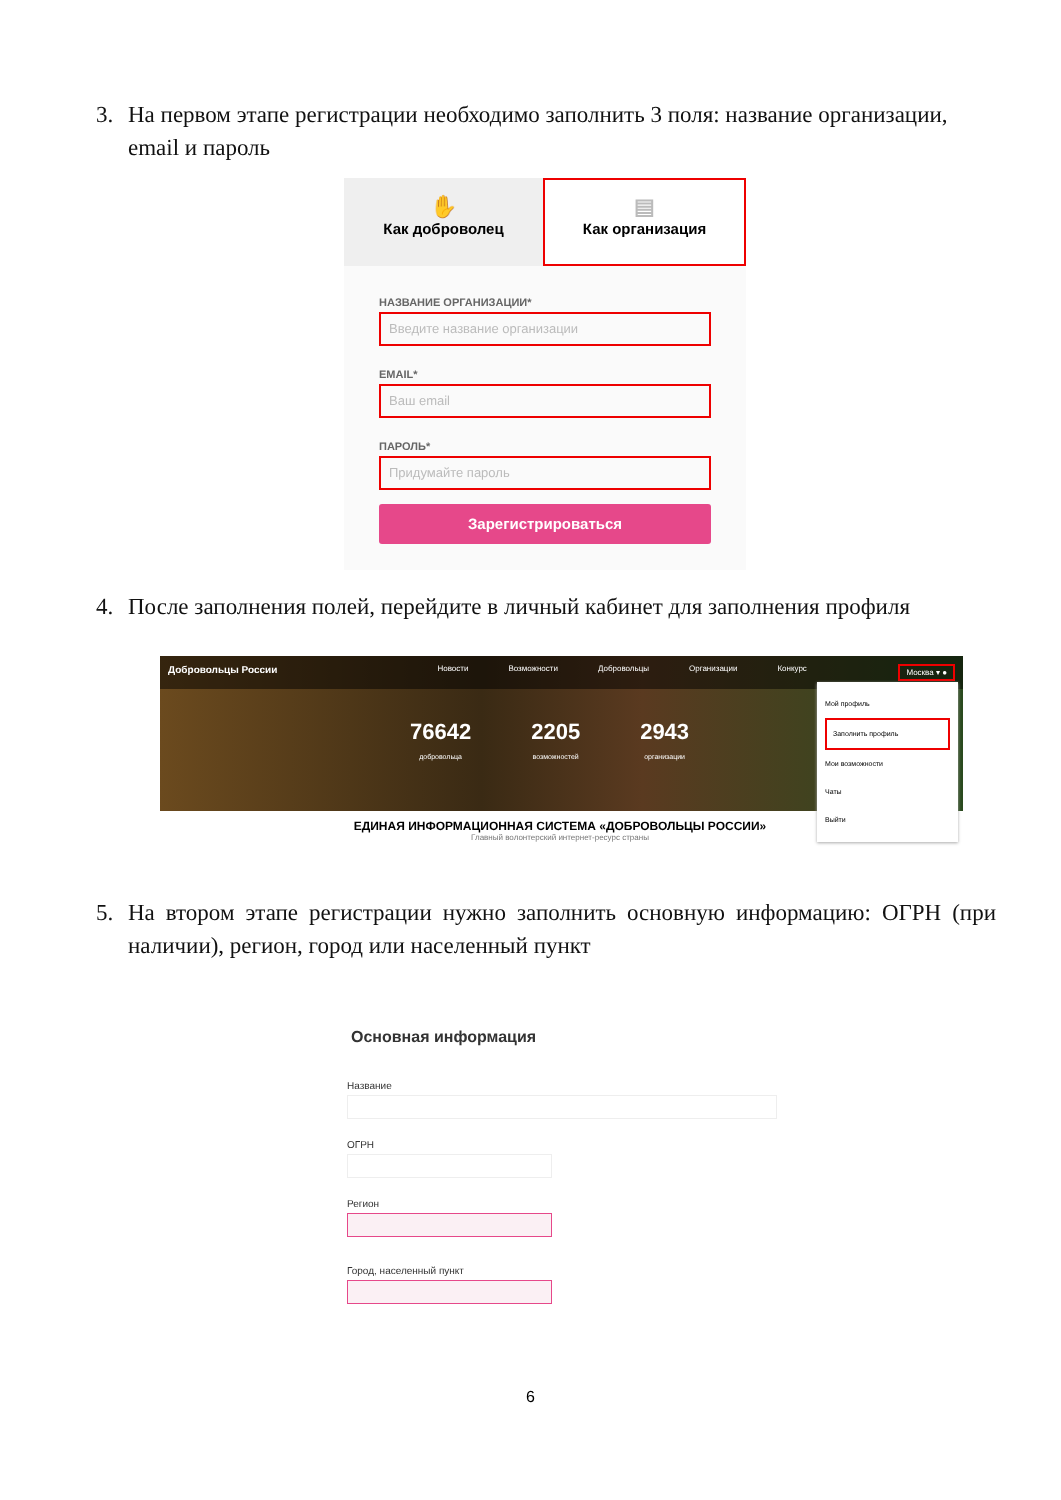3. На первом этапе регистрации необходимо заполнить 3 поля: название организации, email и пароль
✋
Как доброволец
▤
Как организация
НАЗВАНИЕ ОРГАНИЗАЦИИ*
Введите название организации
EMAIL*
Ваш email
ПАРОЛЬ*
Придумайте пароль
Зарегистрироваться
4. После заполнения полей, перейдите в личный кабинет для заполнения профиля
Добровольцы России Новости Возможности Добровольцы Организации Конкурс Москва ▾ ●
76642
добровольца
2205
возможностей
2943
организации
Мой профиль
Заполнить профиль
Мои возможности
Чаты
Выйти
ЕДИНАЯ ИНФОРМАЦИОННАЯ СИСТЕМА «ДОБРОВОЛЬЦЫ РОССИИ»
Главный волонтерский интернет-ресурс страны
5. На втором этапе регистрации нужно заполнить основную информацию: ОГРН (при наличии), регион, город или населенный пункт
Основная информация
Название
ОГРН
Регион
Город, населенный пункт
6